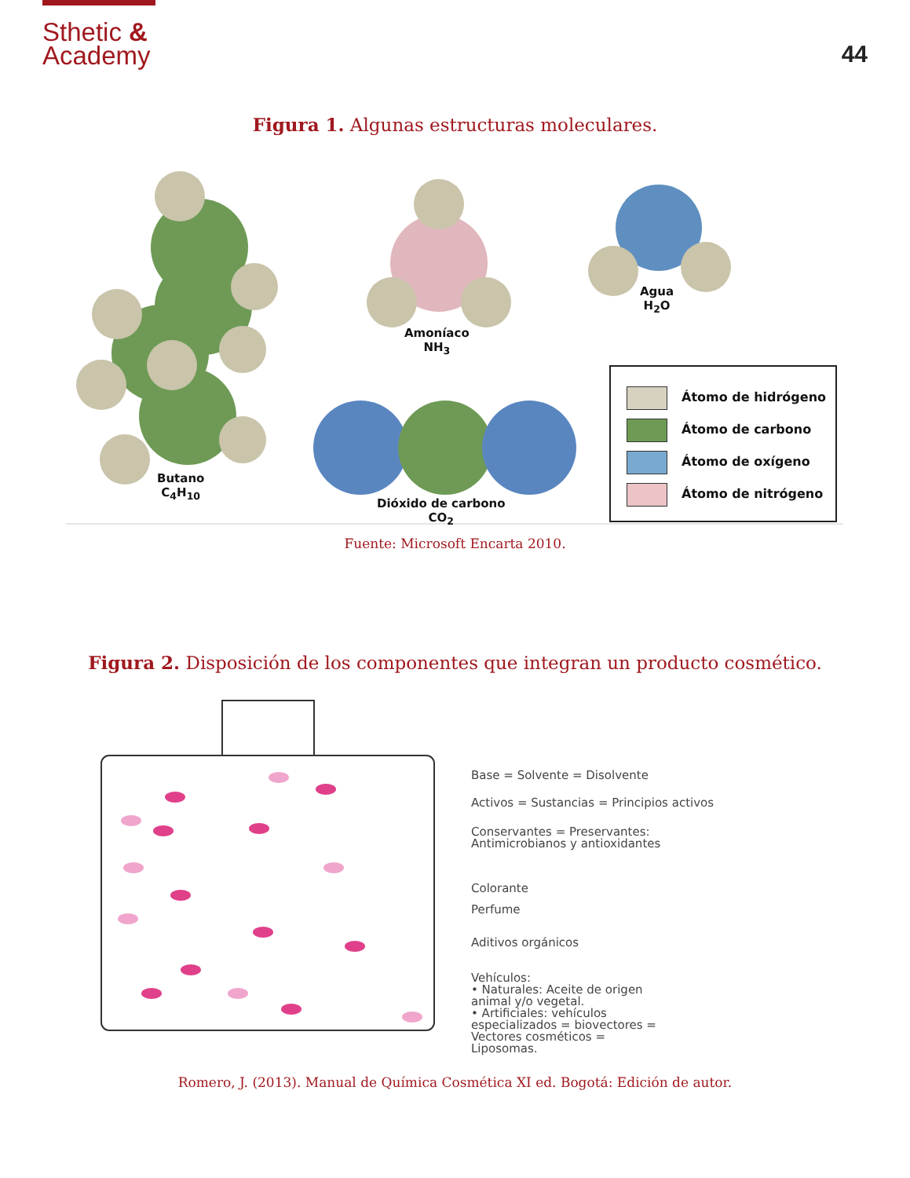Sthetic &
Academy
44
Figura 1. Algunas estructuras moleculares.
Butano
C<sub>4</sub>H<sub>10</sub>
Amoníaco
NH<sub>3</sub>
Agua
H<sub>2</sub>O
Dióxido de carbono
CO<sub>2</sub>
Átomo de hidrógeno
Átomo de carbono
Átomo de oxígeno
Átomo de nitrógeno
Fuente: Microsoft Encarta 2010.
Figura 2. Disposición de los componentes que integran un producto cosmético.
Base = Solvente = Disolvente
Activos = Sustancias = Principios activos
Conservantes = Preservantes:
Antimicrobianos y antioxidantes
Colorante
Perfume
Aditivos orgánicos
Vehículos:
• Naturales: Aceite de origen
animal y/o vegetal.
• Artificiales: vehículos
especializados = biovectores =
Vectores cosméticos =
Liposomas.
Romero, J. (2013). Manual de Química Cosmética XI ed. Bogotá: Edición de autor.